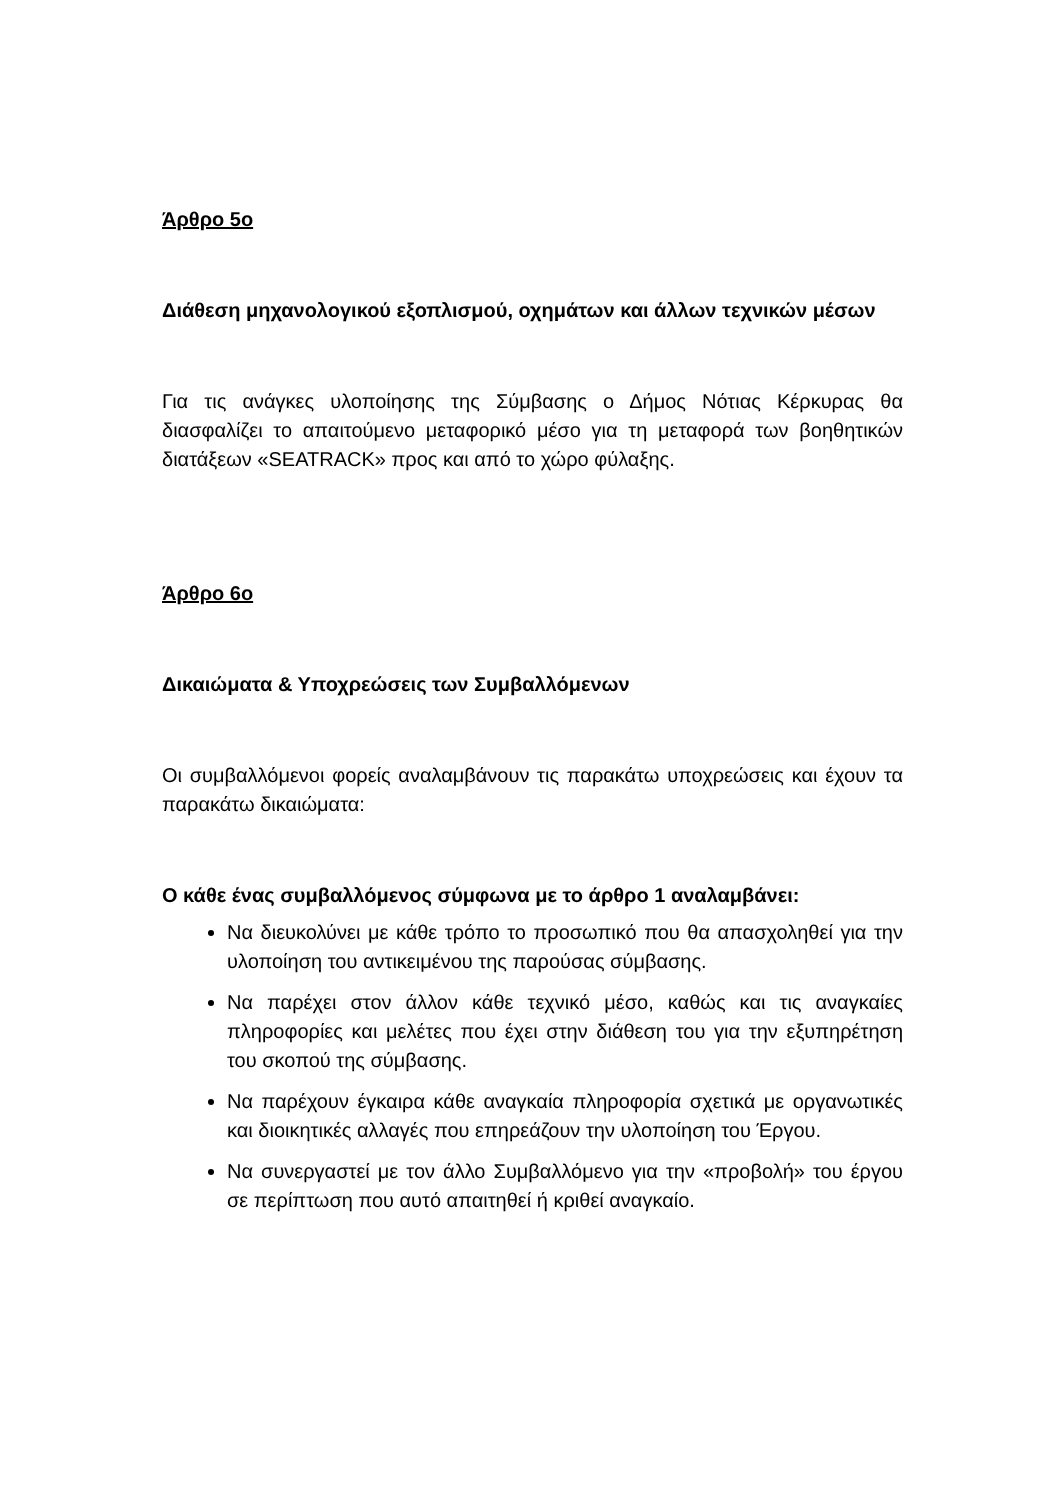Άρθρο 5ο
Διάθεση μηχανολογικού εξοπλισμού, οχημάτων και άλλων τεχνικών μέσων
Για τις ανάγκες υλοποίησης της Σύμβασης ο Δήμος Νότιας Κέρκυρας θα διασφαλίζει το απαιτούμενο μεταφορικό μέσο για τη μεταφορά των βοηθητικών διατάξεων «SEATRACK» προς και από το χώρο φύλαξης.
Άρθρο 6ο
Δικαιώματα & Υποχρεώσεις των Συμβαλλόμενων
Οι συμβαλλόμενοι φορείς αναλαμβάνουν τις παρακάτω υποχρεώσεις και έχουν τα παρακάτω δικαιώματα:
Ο κάθε ένας συμβαλλόμενος σύμφωνα με το άρθρο 1 αναλαμβάνει:
Να διευκολύνει με κάθε τρόπο το προσωπικό που θα απασχοληθεί για την υλοποίηση του αντικειμένου της παρούσας σύμβασης.
Να παρέχει στον άλλον κάθε τεχνικό μέσο, καθώς και τις αναγκαίες πληροφορίες και μελέτες που έχει στην διάθεση του για την εξυπηρέτηση του σκοπού της σύμβασης.
Να παρέχουν έγκαιρα κάθε αναγκαία πληροφορία σχετικά με οργανωτικές και διοικητικές αλλαγές που επηρεάζουν την υλοποίηση του Έργου.
Να συνεργαστεί με τον άλλο Συμβαλλόμενο για την «προβολή» του έργου σε περίπτωση που αυτό απαιτηθεί ή κριθεί αναγκαίο.